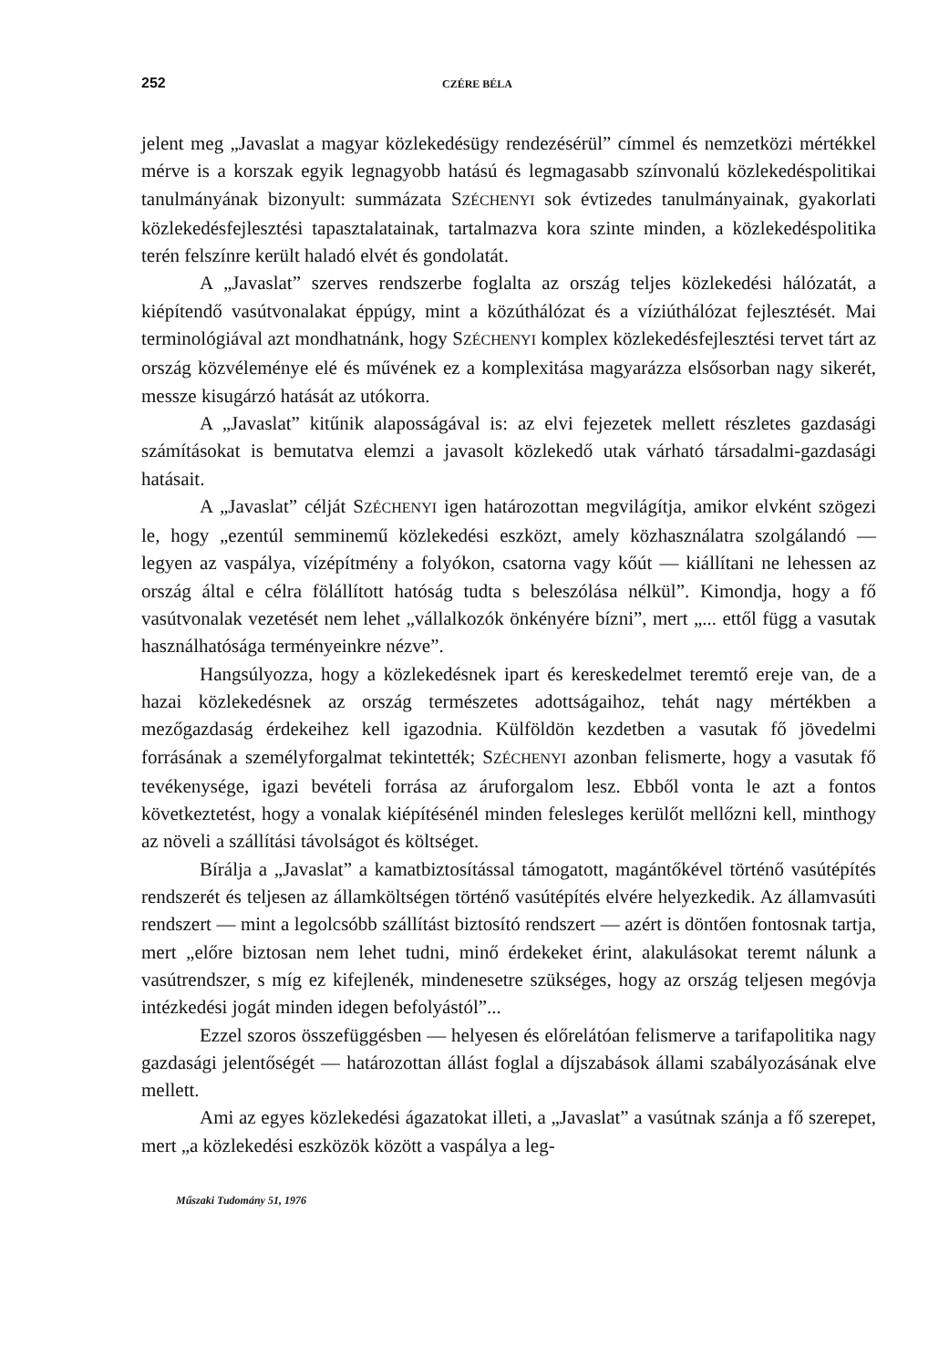252 CZÉRE BÉLA
jelent meg „Javaslat a magyar közlekedésügy rendezésérül” címmel és nemzetközi mértékkel mérve is a korszak egyik legnagyobb hatású és legmagasabb színvonalú közlekedéspolitikai tanulmányának bizonyult: summázata SZÉCHENYI sok évtizedes tanulmányainak, gyakorlati közlekedésfejlesztési tapasztalatainak, tartalmazva kora szinte minden, a közlekedéspolitika terén felszínre került haladó elvét és gondolatát.
A „Javaslat” szerves rendszerbe foglalta az ország teljes közlekedési hálózatát, a kiépítendő vasútvonalakat éppúgy, mint a közúthálózat és a víziúthálózat fejlesztését. Mai terminológiával azt mondhatnánk, hogy SZÉCHENYI komplex közlekedésfejlesztési tervet tárt az ország közvéleménye elé és művének ez a komplexitása magyarázza elsősorban nagy sikerét, messze kisugárzó hatását az utókorra.
A „Javaslat” kitűnik alaposságával is: az elvi fejezetek mellett részletes gazdasági számításokat is bemutatva elemzi a javasolt közlekedő utak várható társadalmi-gazdasági hatásait.
A „Javaslat” célját SZÉCHENYI igen határozottan megvilágítja, amikor elvként szögezi le, hogy „ezentúl semminemű közlekedési eszközt, amely közhasználatra szolgálandó — legyen az vaspálya, vízépítmény a folyókon, csatorna vagy kőút — kiállítani ne lehessen az ország által e célra fölállított hatóság tudta s beleszólása nélkül”. Kimondja, hogy a fő vasútvonalak vezetését nem lehet „vállalkozók önkényére bízni”, mert „... ettől függ a vasutak használhatósága terményeinkre nézve”.
Hangsúlyozza, hogy a közlekedésnek ipart és kereskedelmet teremtő ereje van, de a hazai közlekedésnek az ország természetes adottságaihoz, tehát nagy mértékben a mezőgazdaság érdekeihez kell igazodnia. Külföldön kezdetben a vasutak fő jövedelmi forrásának a személyforgalmat tekintették; SZÉCHENYI azonban felismerte, hogy a vasutak fő tevékenysége, igazi bevételi forrása az áruforgalom lesz. Ebből vonta le azt a fontos következtetést, hogy a vonalak kiépítésénél minden felesleges kerülőt mellőzni kell, minthogy az növeli a szállítási távolságot és költséget.
Bírálja a „Javaslat” a kamatbiztosítással támogatott, magántőkével történő vasútépítés rendszerét és teljesen az államköltségen történő vasútépítés elvére helyezkedik. Az államvasúti rendszert — mint a legolcsóbb szállítást biztosító rendszert — azért is döntően fontosnak tartja, mert „előre biztosan nem lehet tudni, minő érdekeket érint, alakulásokat teremt nálunk a vasútrendszer, s míg ez kifejlenék, mindenesetre szükséges, hogy az ország teljesen megóvja intézkedési jogát minden idegen befolyástól”...
Ezzel szoros összefüggésben — helyesen és előrelátóan felismerve a tarifapolitika nagy gazdasági jelentőségét — határozottan állást foglal a díjszabások állami szabályozásának elve mellett.
Ami az egyes közlekedési ágazatokat illeti, a „Javaslat” a vasútnak szánja a fő szerepet, mert „a közlekedési eszközök között a vaspálya a leg-
Műszaki Tudomány 51, 1976